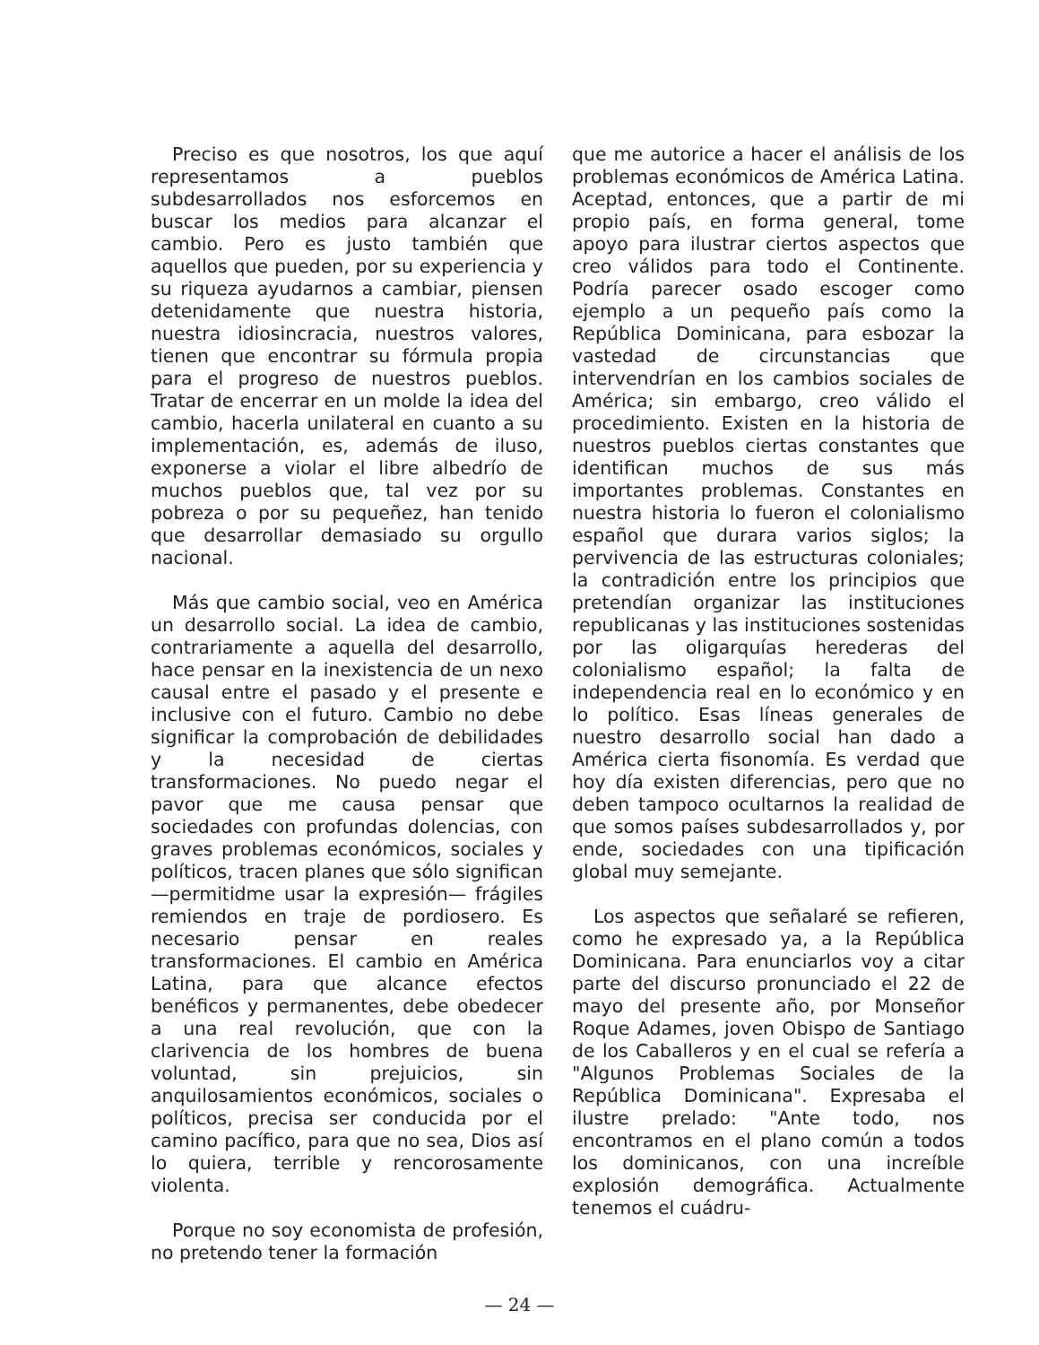Preciso es que nosotros, los que aquí representamos a pueblos subdesarrollados nos esforcemos en buscar los medios para alcanzar el cambio. Pero es justo también que aquellos que pueden, por su experiencia y su riqueza ayudarnos a cambiar, piensen detenidamente que nuestra historia, nuestra idiosincracia, nuestros valores, tienen que encontrar su fórmula propia para el progreso de nuestros pueblos. Tratar de encerrar en un molde la idea del cambio, hacerla unilateral en cuanto a su implementación, es, además de iluso, exponerse a violar el libre albedrío de muchos pueblos que, tal vez por su pobreza o por su pequeñez, han tenido que desarrollar demasiado su orgullo nacional.
Más que cambio social, veo en América un desarrollo social. La idea de cambio, contrariamente a aquella del desarrollo, hace pensar en la inexistencia de un nexo causal entre el pasado y el presente e inclusive con el futuro. Cambio no debe significar la comprobación de debilidades y la necesidad de ciertas transformaciones. No puedo negar el pavor que me causa pensar que sociedades con profundas dolencias, con graves problemas económicos, sociales y políticos, tracen planes que sólo significan —permitidme usar la expresión— frágiles remiendos en traje de pordiosero. Es necesario pensar en reales transformaciones. El cambio en América Latina, para que alcance efectos benéficos y permanentes, debe obedecer a una real revolución, que con la clarivencia de los hombres de buena voluntad, sin prejuicios, sin anquilosamientos económicos, sociales o políticos, precisa ser conducida por el camino pacífico, para que no sea, Dios así lo quiera, terrible y rencorosamente violenta.
Porque no soy economista de profesión, no pretendo tener la formación
que me autorice a hacer el análisis de los problemas económicos de América Latina. Aceptad, entonces, que a partir de mi propio país, en forma general, tome apoyo para ilustrar ciertos aspectos que creo válidos para todo el Continente. Podría parecer osado escoger como ejemplo a un pequeño país como la República Dominicana, para esbozar la vastedad de circunstancias que intervendrían en los cambios sociales de América; sin embargo, creo válido el procedimiento. Existen en la historia de nuestros pueblos ciertas constantes que identifican muchos de sus más importantes problemas. Constantes en nuestra historia lo fueron el colonialismo español que durara varios siglos; la pervivencia de las estructuras coloniales; la contradición entre los principios que pretendían organizar las instituciones republicanas y las instituciones sostenidas por las oligarquías herederas del colonialismo español; la falta de independencia real en lo económico y en lo político. Esas líneas generales de nuestro desarrollo social han dado a América cierta fisonomía. Es verdad que hoy día existen diferencias, pero que no deben tampoco ocultarnos la realidad de que somos países subdesarrollados y, por ende, sociedades con una tipificación global muy semejante.
Los aspectos que señalaré se refieren, como he expresado ya, a la República Dominicana. Para enunciarlos voy a citar parte del discurso pronunciado el 22 de mayo del presente año, por Monseñor Roque Adames, joven Obispo de Santiago de los Caballeros y en el cual se refería a "Algunos Problemas Sociales de la República Dominicana". Expresaba el ilustre prelado: "Ante todo, nos encontramos en el plano común a todos los dominicanos, con una increíble explosión demográfica. Actualmente tenemos el cuádru-
— 24 —